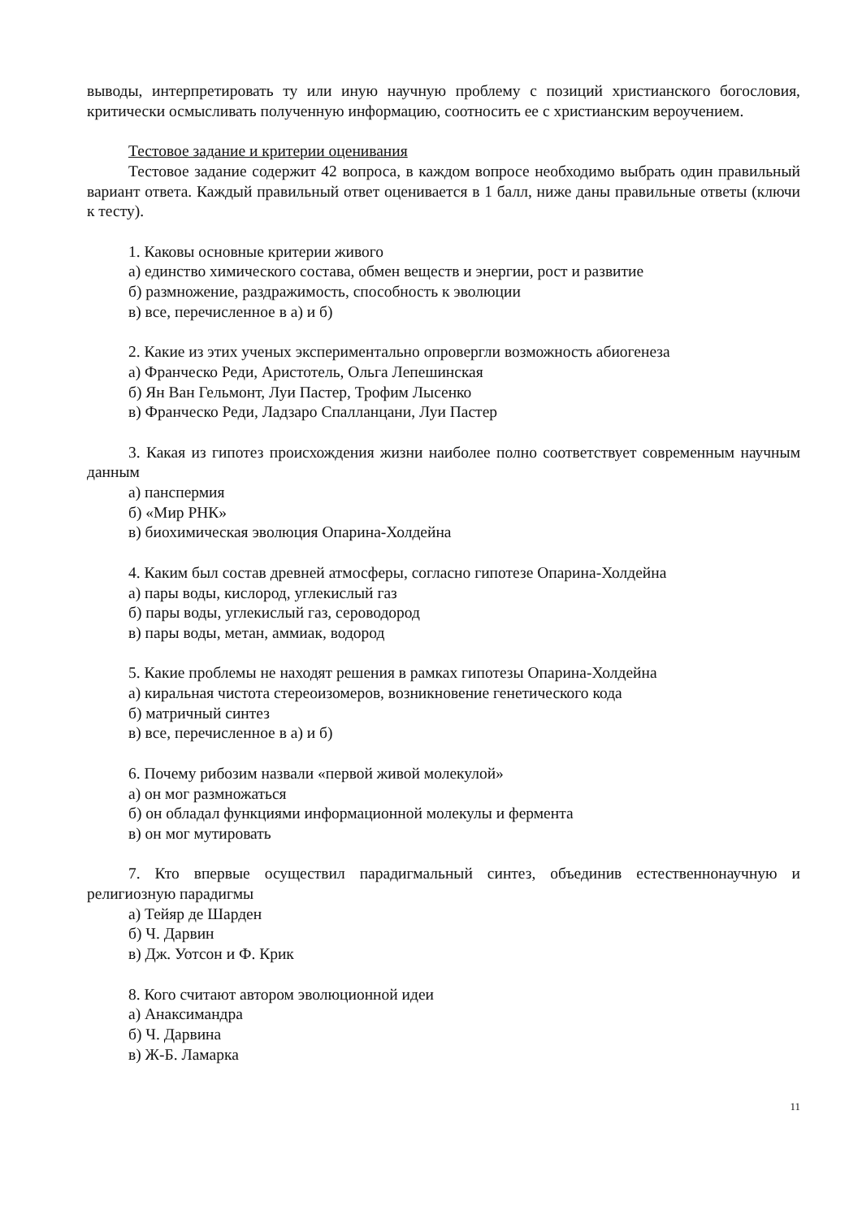выводы, интерпретировать ту или иную научную проблему с позиций христианского богословия, критически осмысливать полученную информацию, соотносить ее с христианским вероучением.
Тестовое задание и критерии оценивания
Тестовое задание содержит 42 вопроса, в каждом вопросе необходимо выбрать один правильный вариант ответа. Каждый правильный ответ оценивается в 1 балл, ниже даны правильные ответы (ключи к тесту).
1. Каковы основные критерии живого
а) единство химического состава, обмен веществ и энергии, рост и развитие
б) размножение, раздражимость, способность к эволюции
в) все, перечисленное в а) и б)
2. Какие из этих ученых экспериментально опровергли возможность абиогенеза
а) Франческо Реди, Аристотель, Ольга Лепешинская
б) Ян Ван Гельмонт, Луи Пастер, Трофим Лысенко
в) Франческо Реди, Ладзаро Спалланцани, Луи Пастер
3. Какая из гипотез происхождения жизни наиболее полно соответствует современным научным данным
а) панспермия
б) «Мир РНК»
в) биохимическая эволюция Опарина-Холдейна
4. Каким был состав древней атмосферы, согласно гипотезе Опарина-Холдейна
а) пары воды, кислород, углекислый газ
б) пары воды, углекислый газ, сероводород
в) пары воды, метан, аммиак, водород
5. Какие проблемы не находят решения в рамках гипотезы Опарина-Холдейна
а) киральная чистота стереоизомеров, возникновение генетического кода
б) матричный синтез
в) все, перечисленное в а) и б)
6. Почему рибозим назвали «первой живой молекулой»
а) он мог размножаться
б) он обладал функциями информационной молекулы и фермента
в) он мог мутировать
7. Кто впервые осуществил парадигмальный синтез, объединив естественнонаучную и религиозную парадигмы
а) Тейяр де Шарден
б) Ч. Дарвин
в) Дж. Уотсон и Ф. Крик
8. Кого считают автором эволюционной идеи
а) Анаксимандра
б) Ч. Дарвина
в) Ж-Б. Ламарка
11